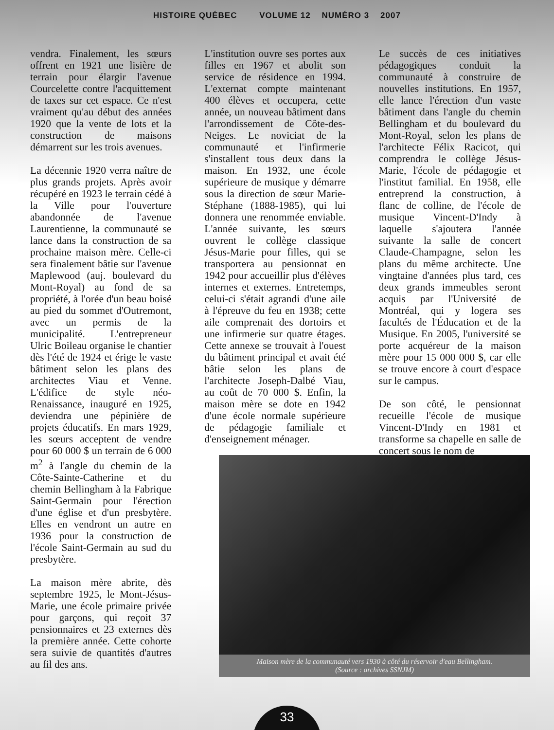HISTOIRE QUÉBEC VOLUME 12 NUMÉRO 3 2007
vendra. Finalement, les sœurs offrent en 1921 une lisière de terrain pour élargir l'avenue Courcelette contre l'acquittement de taxes sur cet espace. Ce n'est vraiment qu'au début des années 1920 que la vente de lots et la construction de maisons démarrent sur les trois avenues.
La décennie 1920 verra naître de plus grands projets. Après avoir récupéré en 1923 le terrain cédé à la Ville pour l'ouverture abandonnée de l'avenue Laurentienne, la communauté se lance dans la construction de sa prochaine maison mère. Celle-ci sera finalement bâtie sur l'avenue Maplewood (auj. boulevard du Mont-Royal) au fond de sa propriété, à l'orée d'un beau boisé au pied du sommet d'Outremont, avec un permis de la municipalité. L'entrepreneur Ulric Boileau organise le chantier dès l'été de 1924 et érige le vaste bâtiment selon les plans des architectes Viau et Venne. L'édifice de style néo-Renaissance, inauguré en 1925, deviendra une pépinière de projets éducatifs. En mars 1929, les sœurs acceptent de vendre pour 60 000 $ un terrain de 6 000 m<sup>2</sup> à l'angle du chemin de la Côte-Sainte-Catherine et du chemin Bellingham à la Fabrique Saint-Germain pour l'érection d'une église et d'un presbytère. Elles en vendront un autre en 1936 pour la construction de l'école Saint-Germain au sud du presbytère.
La maison mère abrite, dès septembre 1925, le Mont-Jésus-Marie, une école primaire privée pour garçons, qui reçoit 37 pensionnaires et 23 externes dès la première année. Cette cohorte sera suivie de quantités d'autres au fil des ans.
L'institution ouvre ses portes aux filles en 1967 et abolit son service de résidence en 1994. L'externat compte maintenant 400 élèves et occupera, cette année, un nouveau bâtiment dans l'arrondissement de Côte-des-Neiges. Le noviciat de la communauté et l'infirmerie s'installent tous deux dans la maison. En 1932, une école supérieure de musique y démarre sous la direction de sœur Marie-Stéphane (1888-1985), qui lui donnera une renommée enviable. L'année suivante, les sœurs ouvrent le collège classique Jésus-Marie pour filles, qui se transportera au pensionnat en 1942 pour accueillir plus d'élèves internes et externes. Entretemps, celui-ci s'était agrandi d'une aile à l'épreuve du feu en 1938; cette aile comprenait des dortoirs et une infirmerie sur quatre étages. Cette annexe se trouvait à l'ouest du bâtiment principal et avait été bâtie selon les plans de l'architecte Joseph-Dalbé Viau, au coût de 70 000 $. Enfin, la maison mère se dote en 1942 d'une école normale supérieure de pédagogie familiale et d'enseignement ménager.
Le succès de ces initiatives pédagogiques conduit la communauté à construire de nouvelles institutions. En 1957, elle lance l'érection d'un vaste bâtiment dans l'angle du chemin Bellingham et du boulevard du Mont-Royal, selon les plans de l'architecte Félix Racicot, qui comprendra le collège Jésus-Marie, l'école de pédagogie et l'institut familial. En 1958, elle entreprend la construction, à flanc de colline, de l'école de musique Vincent-D'Indy à laquelle s'ajoutera l'année suivante la salle de concert Claude-Champagne, selon les plans du même architecte. Une vingtaine d'années plus tard, ces deux grands immeubles seront acquis par l'Université de Montréal, qui y logera ses facultés de l'Éducation et de la Musique. En 2005, l'université se porte acquéreur de la maison mère pour 15 000 000 $, car elle se trouve encore à court d'espace sur le campus.
De son côté, le pensionnat recueille l'école de musique Vincent-D'Indy en 1981 et transforme sa chapelle en salle de concert sous le nom de
Maison mère de la communauté vers 1930 à côté du réservoir d'eau Bellingham.
(Source : archives SSNJM)
33